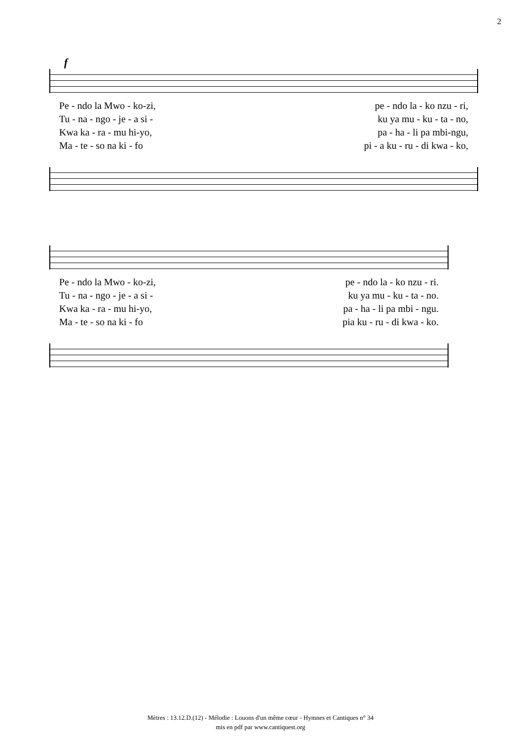2
f
Pe - ndo la Mwo - ko-zi, pe - ndo la - ko nzu - ri,
Tu - na - ngo - je - a si - ku ya mu - ku - ta - no,
Kwa ka - ra - mu hi-yo, pa - ha - li pa mbi-ngu,
Ma - te - so na ki - fo pi - a ku - ru - di kwa - ko,
Pe - ndo la Mwo - ko-zi, pe - ndo la - ko nzu - ri.
Tu - na - ngo - je - a si - ku ya mu - ku - ta - no.
Kwa ka - ra - mu hi-yo, pa - ha - li pa mbi - ngu.
Ma - te - so na ki - fo pia ku - ru - di kwa - ko.
Mètres : 13.12.D.(12) - Mélodie : Louons d'un même cœur - Hymnes et Cantiques n° 34
mis en pdf par www.cantiquest.org